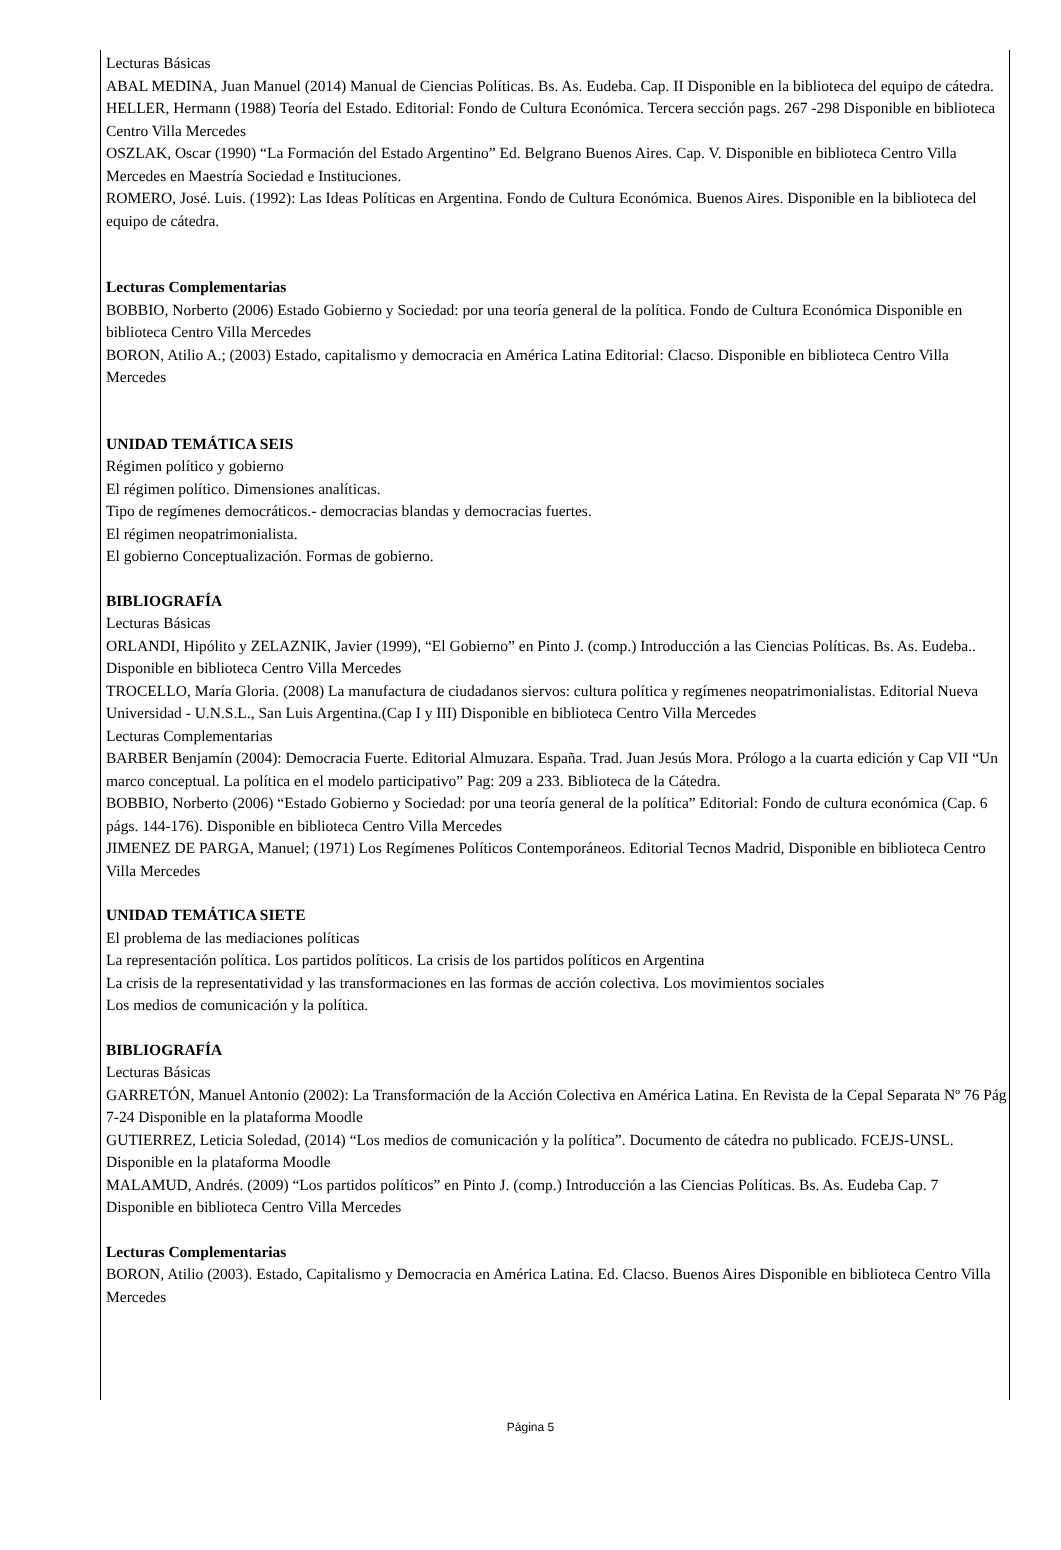Lecturas Básicas
ABAL MEDINA, Juan Manuel (2014) Manual de Ciencias Políticas. Bs. As. Eudeba. Cap. II Disponible en la biblioteca del equipo de cátedra.
HELLER, Hermann (1988) Teoría del Estado. Editorial: Fondo de Cultura Económica. Tercera sección pags. 267 -298 Disponible en biblioteca Centro Villa Mercedes
OSZLAK, Oscar (1990) “La Formación del Estado Argentino” Ed. Belgrano Buenos Aires. Cap. V. Disponible en biblioteca Centro Villa Mercedes en Maestría Sociedad e Instituciones.
ROMERO, José. Luis. (1992): Las Ideas Políticas en Argentina. Fondo de Cultura Económica. Buenos Aires. Disponible en la biblioteca del equipo de cátedra.
Lecturas Complementarias
BOBBIO, Norberto (2006) Estado Gobierno y Sociedad: por una teoría general de la política. Fondo de Cultura Económica Disponible en biblioteca Centro Villa Mercedes
BORON, Atilio A.; (2003) Estado, capitalismo y democracia en América Latina Editorial: Clacso. Disponible en biblioteca Centro Villa Mercedes
UNIDAD TEMÁTICA SEIS
Régimen político y gobierno
El régimen político. Dimensiones analíticas.
Tipo de regímenes democráticos.- democracias blandas y democracias fuertes.
El régimen neopatrimonialista.
El gobierno Conceptualización. Formas de gobierno.
BIBLIOGRAFÍA
Lecturas Básicas
ORLANDI, Hipólito y ZELAZNIK, Javier (1999), “El Gobierno” en Pinto J. (comp.) Introducción a las Ciencias Políticas. Bs. As. Eudeba.. Disponible en biblioteca Centro Villa Mercedes
TROCELLO, María Gloria. (2008) La manufactura de ciudadanos siervos: cultura política y regímenes neopatrimonialistas. Editorial Nueva Universidad - U.N.S.L., San Luis Argentina.(Cap I y III) Disponible en biblioteca Centro Villa Mercedes
Lecturas Complementarias
BARBER Benjamín (2004): Democracia Fuerte. Editorial Almuzara. España. Trad. Juan Jesús Mora. Prólogo a la cuarta edición y Cap VII “Un marco conceptual. La política en el modelo participativo” Pag: 209 a 233. Biblioteca de la Cátedra.
BOBBIO, Norberto (2006) “Estado Gobierno y Sociedad: por una teoría general de la política” Editorial: Fondo de cultura económica (Cap. 6 págs. 144-176). Disponible en biblioteca Centro Villa Mercedes
JIMENEZ DE PARGA, Manuel; (1971) Los Regímenes Políticos Contemporáneos. Editorial Tecnos Madrid, Disponible en biblioteca Centro Villa Mercedes
UNIDAD TEMÁTICA SIETE
El problema de las mediaciones políticas
La representación política. Los partidos políticos. La crisis de los partidos políticos en Argentina
La crisis de la representatividad y las transformaciones en las formas de acción colectiva. Los movimientos sociales
Los medios de comunicación y la política.
BIBLIOGRAFÍA
Lecturas Básicas
GARRETÓN, Manuel Antonio (2002): La Transformación de la Acción Colectiva en América Latina. En Revista de la Cepal Separata Nº 76 Pág 7-24 Disponible en la plataforma Moodle
GUTIERREZ, Leticia Soledad, (2014) “Los medios de comunicación y la política”. Documento de cátedra no publicado. FCEJS-UNSL. Disponible en la plataforma Moodle
MALAMUD, Andrés. (2009) “Los partidos políticos” en Pinto J. (comp.) Introducción a las Ciencias Políticas. Bs. As. Eudeba Cap. 7 Disponible en biblioteca Centro Villa Mercedes
Lecturas Complementarias
BORON, Atilio (2003). Estado, Capitalismo y Democracia en América Latina. Ed. Clacso. Buenos Aires Disponible en biblioteca Centro Villa Mercedes
Página 5